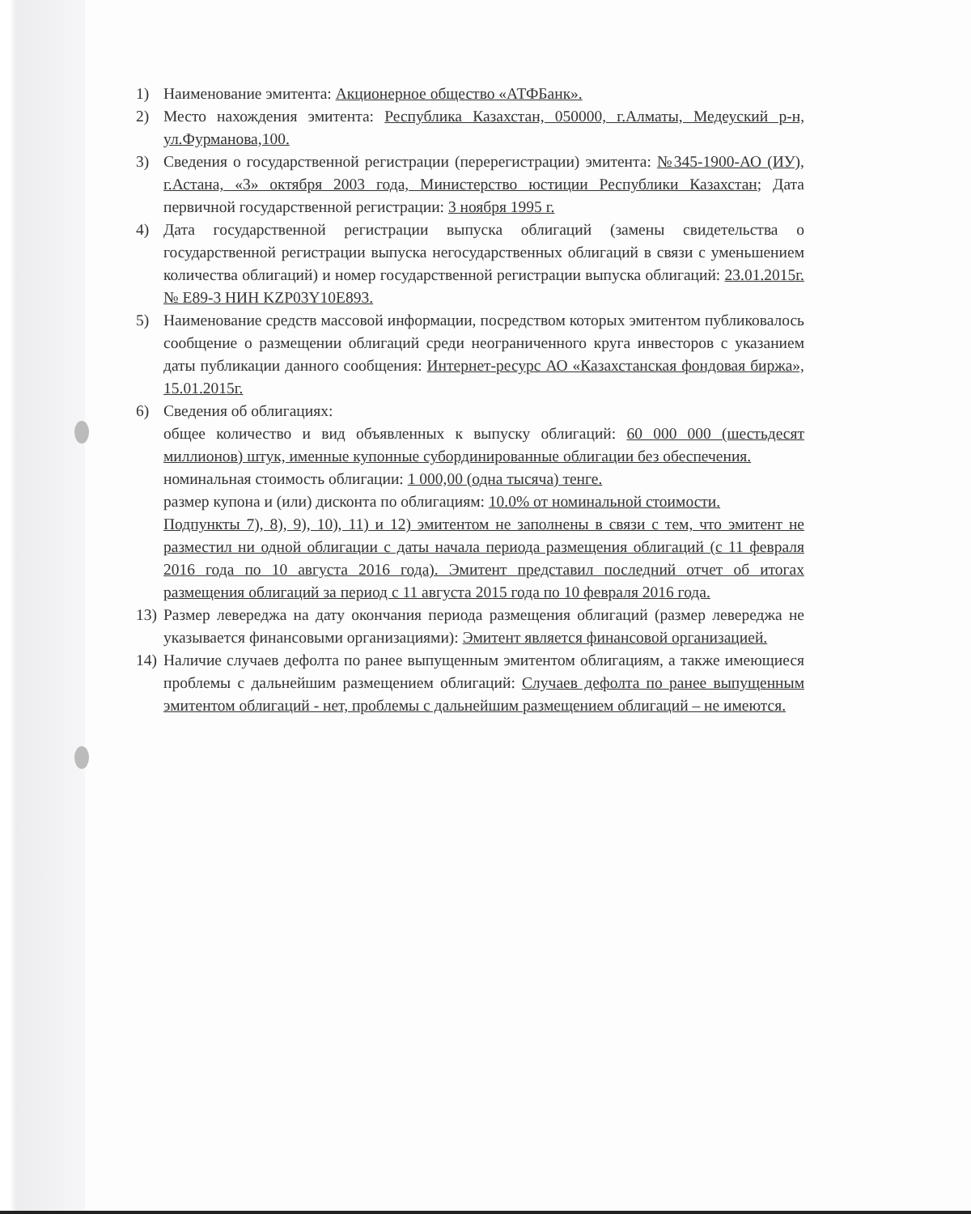1) Наименование эмитента: Акционерное общество «АТФБанк».
2) Место нахождения эмитента: Республика Казахстан, 050000, г.Алматы, Медеуский р-н, ул.Фурманова,100.
3) Сведения о государственной регистрации (перерегистрации) эмитента: №345-1900-АО (ИУ), г.Астана, «3» октября 2003 года, Министерство юстиции Республики Казахстан; Дата первичной государственной регистрации: 3 ноября 1995 г.
4) Дата государственной регистрации выпуска облигаций (замены свидетельства о государственной регистрации выпуска негосударственных облигаций в связи с уменьшением количества облигаций) и номер государственной регистрации выпуска облигаций: 23.01.2015г. № E89-3 НИН KZP03Y10E893.
5) Наименование средств массовой информации, посредством которых эмитентом публиковалось сообщение о размещении облигаций среди неограниченного круга инвесторов с указанием даты публикации данного сообщения: Интернет-ресурс АО «Казахстанская фондовая биржа», 15.01.2015г.
6) Сведения об облигациях:
общее количество и вид объявленных к выпуску облигаций: 60 000 000 (шестьдесят миллионов) штук, именные купонные субординированные облигации без обеспечения.
номинальная стоимость облигации: 1 000,00 (одна тысяча) тенге.
размер купона и (или) дисконта по облигациям: 10.0% от номинальной стоимости.
Подпункты 7), 8), 9), 10), 11) и 12) эмитентом не заполнены в связи с тем, что эмитент не разместил ни одной облигации с даты начала периода размещения облигаций (с 11 февраля 2016 года по 10 августа 2016 года). Эмитент представил последний отчет об итогах размещения облигаций за период с 11 августа 2015 года по 10 февраля 2016 года.
13) Размер левереджа на дату окончания периода размещения облигаций (размер левереджа не указывается финансовыми организациями): Эмитент является финансовой организацией.
14) Наличие случаев дефолта по ранее выпущенным эмитентом облигациям, а также имеющиеся проблемы с дальнейшим размещением облигаций: Случаев дефолта по ранее выпущенным эмитентом облигаций - нет, проблемы с дальнейшим размещением облигаций – не имеются.